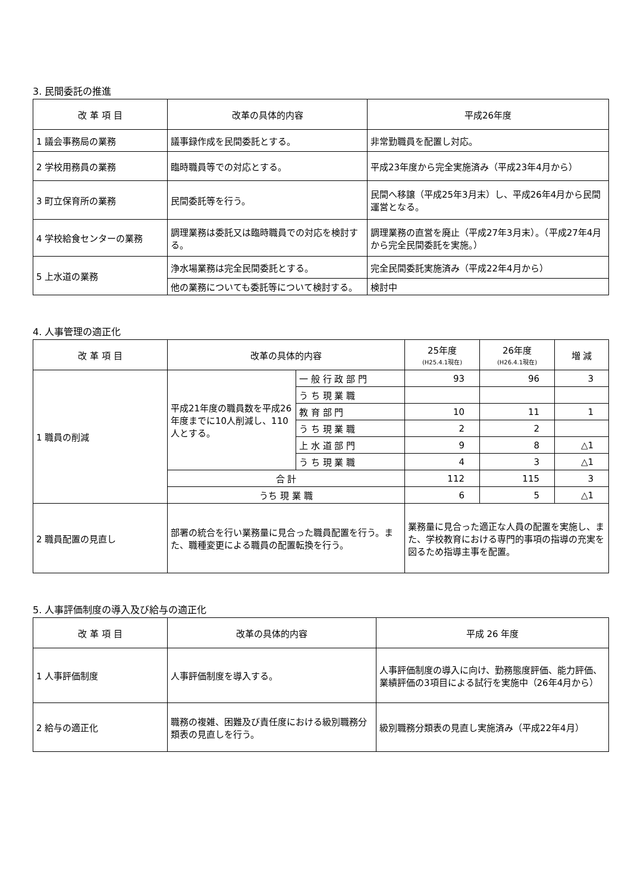3. 民間委託の推進
| 改 革 項 目 | 改革の具体的内容 | 平成26年度 |
| --- | --- | --- |
| 1 議会事務局の業務 | 議事録作成を民間委託とする。 | 非常勤職員を配置し対応。 |
| 2 学校用務員の業務 | 臨時職員等での対応とする。 | 平成23年度から完全実施済み（平成23年4月から） |
| 3 町立保育所の業務 | 民間委託等を行う。 | 民間へ移譲（平成25年3月末）し、平成26年4月から民間運営となる。 |
| 4 学校給食センターの業務 | 調理業務は委託又は臨時職員での対応を検討する。 | 調理業務の直営を廃止（平成27年3月末）。（平成27年4月から完全民間委託を実施。） |
| 5 上水道の業務 | 浄水場業務は完全民間委託とする。 | 完全民間委託実施済み（平成22年4月から） |
| | 他の業務についても委託等について検討する。 | 検討中 |
4. 人事管理の適正化
| 改 革 項 目 | 改革の具体的内容 | | 25年度 (H25.4.1現在) | 26年度 (H26.4.1現在) | 増 減 |
| --- | --- | --- | --- | --- | --- |
| 1 職員の削減 | 平成21年度の職員数を平成26年度までに10人削減し、110人とする。 | 一 般 行 政 部 門 | 93 | 96 | 3 |
| | | う ち 現 業 職 | | | |
| | | 教 育 部 門 | 10 | 11 | 1 |
| | | う ち 現 業 職 | 2 | 2 | |
| | | 上 水 道 部 門 | 9 | 8 | △1 |
| | | う ち 現 業 職 | 4 | 3 | △1 |
| | 合 計 | | 112 | 115 | 3 |
| | うち 現 業 職 | | 6 | 5 | △1 |
| 2 職員配置の見直し | 部署の統合を行い業務量に見合った職員配置を行う。また、職種変更による職員の配置転換を行う。 | | 業務量に見合った適正な人員の配置を実施し、また、学校教育における専門的事項の指導の充実を図るため指導主事を配置。 | | |
5. 人事評価制度の導入及び給与の適正化
| 改 革 項 目 | 改革の具体的内容 | 平成 26 年度 |
| --- | --- | --- |
| 1 人事評価制度 | 人事評価制度を導入する。 | 人事評価制度の導入に向け、勤務態度評価、能力評価、業績評価の3項目による試行を実施中（26年4月から） |
| 2 給与の適正化 | 職務の複雑、困難及び責任度における級別職務分類表の見直しを行う。 | 級別職務分類表の見直し実施済み（平成22年4月） |